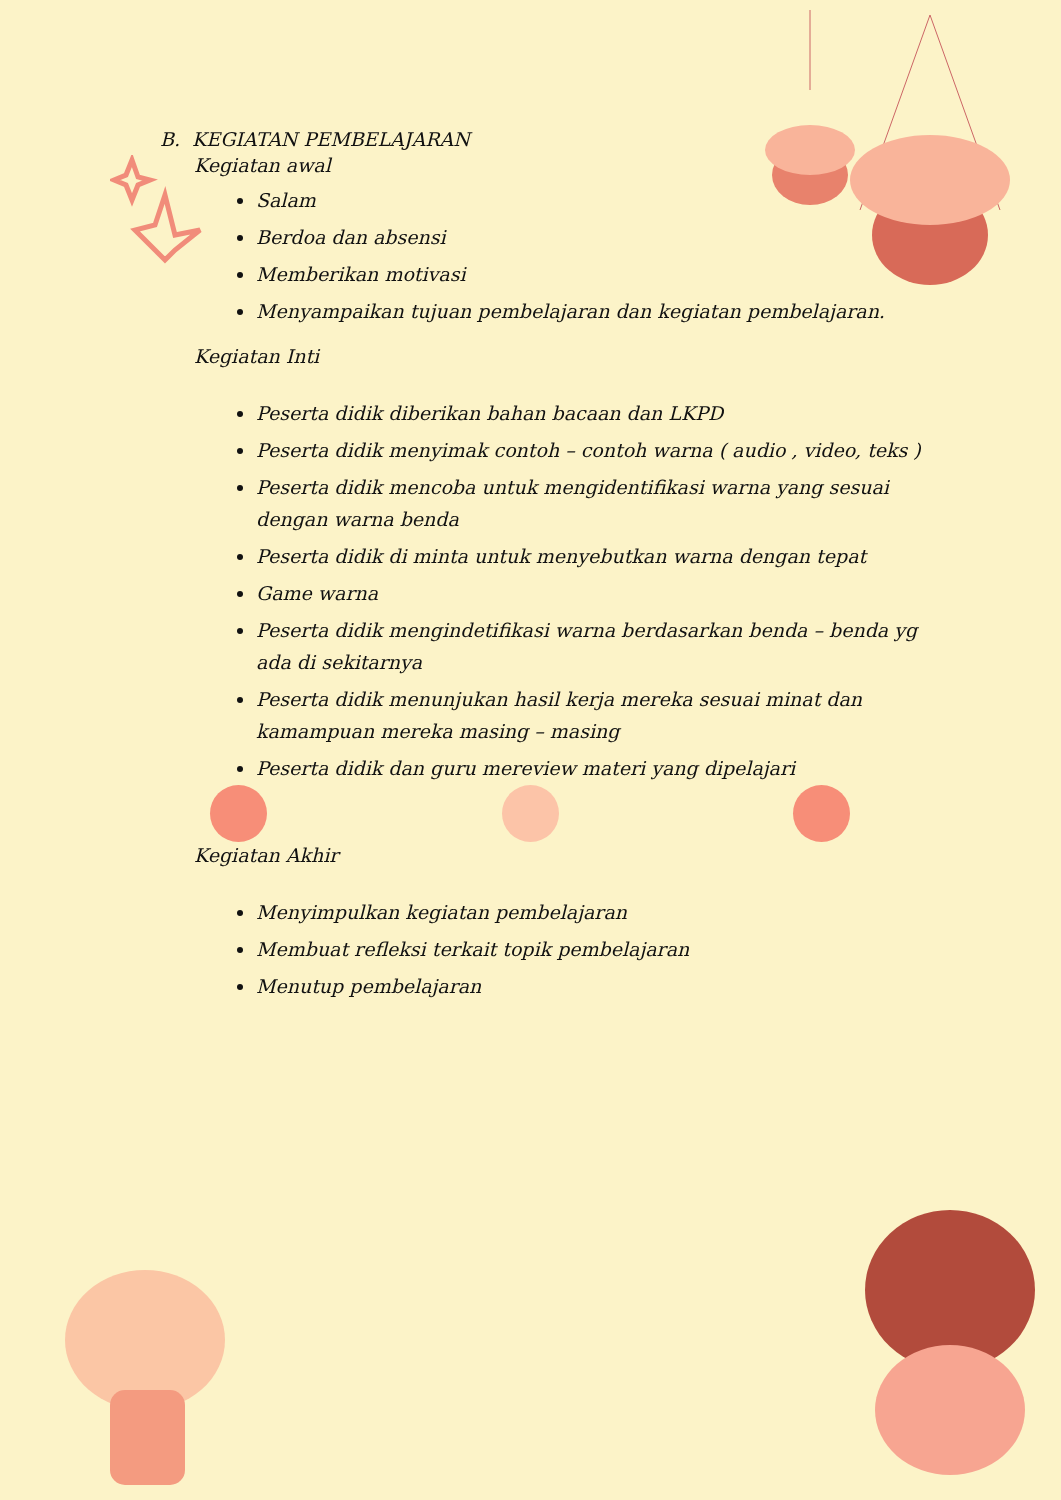B. KEGIATAN PEMBELAJARAN
Kegiatan awal
Salam
Berdoa dan absensi
Memberikan motivasi
Menyampaikan tujuan pembelajaran dan kegiatan pembelajaran.
Kegiatan Inti
Peserta didik diberikan bahan bacaan dan LKPD
Peserta didik menyimak contoh – contoh warna ( audio , video, teks )
Peserta didik mencoba untuk mengidentifikasi warna yang sesuai dengan warna benda
Peserta didik di minta untuk menyebutkan warna dengan tepat
Game warna
Peserta didik mengindetifikasi warna berdasarkan benda – benda yg ada di sekitarnya
Peserta didik menunjukan hasil kerja mereka sesuai minat dan kamampuan mereka masing – masing
Peserta didik dan guru mereview materi yang dipelajari
Kegiatan Akhir
Menyimpulkan kegiatan pembelajaran
Membuat refleksi terkait topik pembelajaran
Menutup pembelajaran